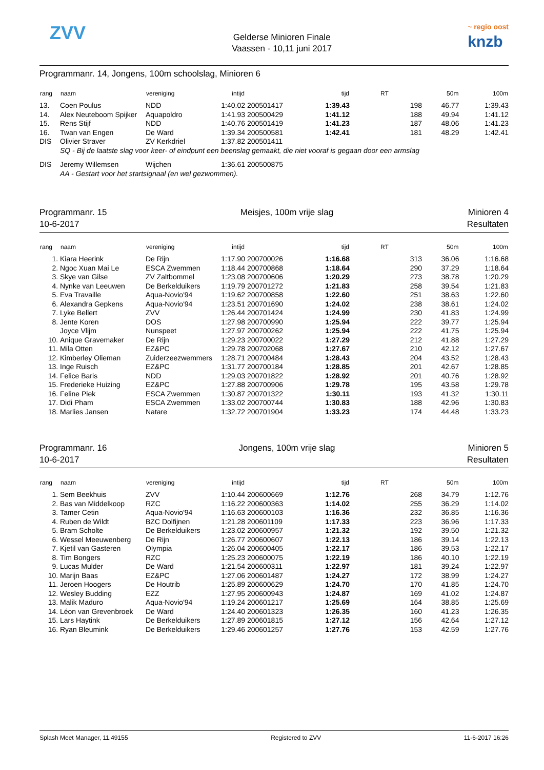ZVV
Gelderse Minioren Finale
Vaassen - 10,11 juni 2017
~ regio oost
knzb
Programmanr. 14, Jongens, 100m schoolslag, Minioren 6
| rang | naam | vereniging | intijd | | tijd | RT | 50m | 100m |
| --- | --- | --- | --- | --- | --- | --- | --- | --- |
| 13. | Coen Poulus | NDD | 1:40.02 | 200501417 | 1:39.43 | 198 | 46.77 | 1:39.43 |
| 14. | Alex Neuteboom Spijker | Aquapoldro | 1:41.93 | 200500429 | 1:41.12 | 188 | 49.94 | 1:41.12 |
| 15. | Rens Stijf | NDD | 1:40.76 | 200501419 | 1:41.23 | 187 | 48.06 | 1:41.23 |
| 16. | Twan van Engen | De Ward | 1:39.34 | 200500581 | 1:42.41 | 181 | 48.29 | 1:42.41 |
| DIS | Olivier Straver | ZV Kerkdriel | 1:37.82 | 200501411 | | | | |
| | SQ - Bij de laatste slag voor keer- of eindpunt een beenslag gemaakt, die niet vooraf is gegaan door een armslag | | | | | | | |
| DIS | Jeremy Willemsen | Wijchen | 1:36.61 | 200500875 | | | | |
| | AA - Gestart voor het startsignaal (en wel gezwommen). | | | | | | | |
Programmanr. 15
10-6-2017
Meisjes, 100m vrije slag Minioren 4
Resultaten
| rang | naam | vereniging | intijd | | tijd | RT | 50m | 100m |
| --- | --- | --- | --- | --- | --- | --- | --- | --- |
| 1. | Kiara Heerink | De Rijn | 1:17.90 | 200700026 | 1:16.68 | 313 | 36.06 | 1:16.68 |
| 2. | Ngoc Xuan Mai Le | ESCA Zwemmen | 1:18.44 | 200700868 | 1:18.64 | 290 | 37.29 | 1:18.64 |
| 3. | Skye van Gilse | ZV Zaltbommel | 1:23.08 | 200700606 | 1:20.29 | 273 | 38.78 | 1:20.29 |
| 4. | Nynke van Leeuwen | De Berkelduikers | 1:19.79 | 200701272 | 1:21.83 | 258 | 39.54 | 1:21.83 |
| 5. | Eva Travaille | Aqua-Novio'94 | 1:19.62 | 200700858 | 1:22.60 | 251 | 38.63 | 1:22.60 |
| 6. | Alexandra Gepkens | Aqua-Novio'94 | 1:23.51 | 200701690 | 1:24.02 | 238 | 38.61 | 1:24.02 |
| 7. | Lyke Bellert | ZVV | 1:26.44 | 200701424 | 1:24.99 | 230 | 41.83 | 1:24.99 |
| 8. | Jente Koren | DOS | 1:27.98 | 200700990 | 1:25.94 | 222 | 39.77 | 1:25.94 |
| | Joyce Vlijm | Nunspeet | 1:27.97 | 200700262 | 1:25.94 | 222 | 41.75 | 1:25.94 |
| 10. | Anique Gravemaker | De Rijn | 1:29.23 | 200700022 | 1:27.29 | 212 | 41.88 | 1:27.29 |
| 11. | Mila Otten | EZ&PC | 1:29.78 | 200702068 | 1:27.67 | 210 | 42.12 | 1:27.67 |
| 12. | Kimberley Olieman | Zuiderzeezwemmers | 1:28.71 | 200700484 | 1:28.43 | 204 | 43.52 | 1:28.43 |
| 13. | Inge Ruisch | EZ&PC | 1:31.77 | 200700184 | 1:28.85 | 201 | 42.67 | 1:28.85 |
| 14. | Felice Baris | NDD | 1:29.03 | 200701822 | 1:28.92 | 201 | 40.76 | 1:28.92 |
| 15. | Frederieke Huizing | EZ&PC | 1:27.88 | 200700906 | 1:29.78 | 195 | 43.58 | 1:29.78 |
| 16. | Feline Piek | ESCA Zwemmen | 1:30.87 | 200701322 | 1:30.11 | 193 | 41.32 | 1:30.11 |
| 17. | Didi Pham | ESCA Zwemmen | 1:33.02 | 200700744 | 1:30.83 | 188 | 42.96 | 1:30.83 |
| 18. | Marlies Jansen | Natare | 1:32.72 | 200701904 | 1:33.23 | 174 | 44.48 | 1:33.23 |
Programmanr. 16
10-6-2017
Jongens, 100m vrije slag Minioren 5
Resultaten
| rang | naam | vereniging | intijd | | tijd | RT | 50m | 100m |
| --- | --- | --- | --- | --- | --- | --- | --- | --- |
| 1. | Sem Beekhuis | ZVV | 1:10.44 | 200600669 | 1:12.76 | 268 | 34.79 | 1:12.76 |
| 2. | Bas van Middelkoop | RZC | 1:16.22 | 200600363 | 1:14.02 | 255 | 36.29 | 1:14.02 |
| 3. | Tamer Cetin | Aqua-Novio'94 | 1:16.63 | 200600103 | 1:16.36 | 232 | 36.85 | 1:16.36 |
| 4. | Ruben de Wildt | BZC Dolfijnen | 1:21.28 | 200601109 | 1:17.33 | 223 | 36.96 | 1:17.33 |
| 5. | Bram Scholte | De Berkelduikers | 1:23.02 | 200600957 | 1:21.32 | 192 | 39.50 | 1:21.32 |
| 6. | Wessel Meeuwenberg | De Rijn | 1:26.77 | 200600607 | 1:22.13 | 186 | 39.14 | 1:22.13 |
| 7. | Kjetil van Gasteren | Olympia | 1:26.04 | 200600405 | 1:22.17 | 186 | 39.53 | 1:22.17 |
| 8. | Tim Bongers | RZC | 1:25.23 | 200600075 | 1:22.19 | 186 | 40.10 | 1:22.19 |
| 9. | Lucas Mulder | De Ward | 1:21.54 | 200600311 | 1:22.97 | 181 | 39.24 | 1:22.97 |
| 10. | Marijn Baas | EZ&PC | 1:27.06 | 200601487 | 1:24.27 | 172 | 38.99 | 1:24.27 |
| 11. | Jeroen Hoogers | De Houtrib | 1:25.89 | 200600629 | 1:24.70 | 170 | 41.85 | 1:24.70 |
| 12. | Wesley Budding | EZZ | 1:27.95 | 200600943 | 1:24.87 | 169 | 41.02 | 1:24.87 |
| 13. | Malik Maduro | Aqua-Novio'94 | 1:19.24 | 200601217 | 1:25.69 | 164 | 38.85 | 1:25.69 |
| 14. | Léon van Grevenbroek | De Ward | 1:24.40 | 200601323 | 1:26.35 | 160 | 41.23 | 1:26.35 |
| 15. | Lars Haytink | De Berkelduikers | 1:27.89 | 200601815 | 1:27.12 | 156 | 42.64 | 1:27.12 |
| 16. | Ryan Bleumink | De Berkelduikers | 1:29.46 | 200601257 | 1:27.76 | 153 | 42.59 | 1:27.76 |
Splash Meet Manager, 11.49155 Registered to ZVV 11-6-2017 16:26